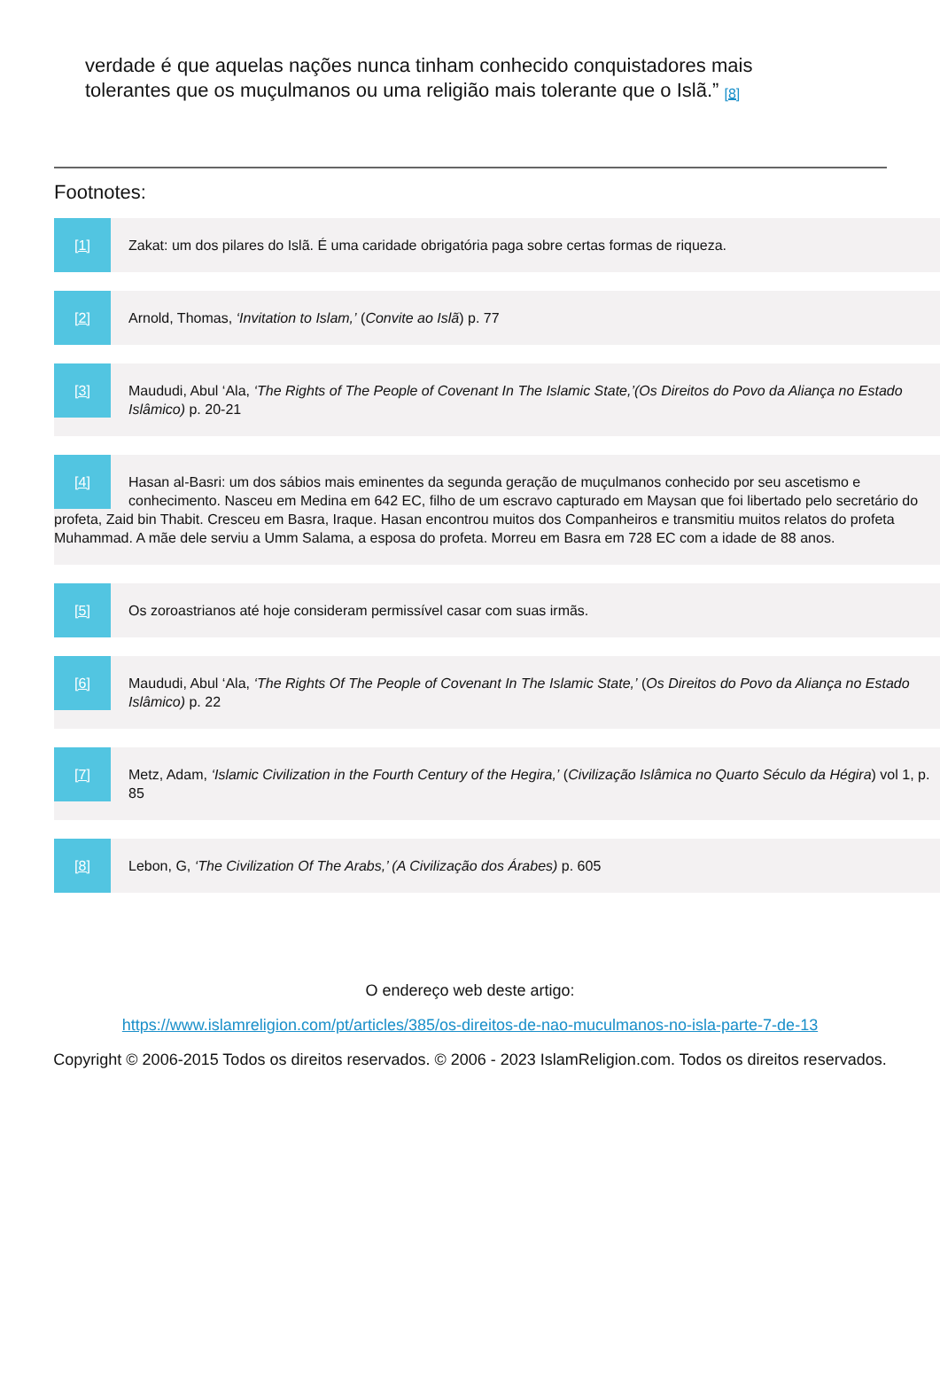verdade é que aquelas nações nunca tinham conhecido conquistadores mais tolerantes que os muçulmanos ou uma religião mais tolerante que o Islã.” <sup>[8]</sup>
Footnotes:
[1]
Zakat: um dos pilares do Islã. É uma caridade obrigatória paga sobre certas formas de riqueza.
[2]
Arnold, Thomas, ‘Invitation to Islam,’ (Convite ao Islã) p. 77
[3]
Maududi, Abul ‘Ala, ‘The Rights of The People of Covenant In The Islamic State,’(Os Direitos do Povo da Aliança no Estado Islâmico) p. 20-21
[4]
Hasan al-Basri: um dos sábios mais eminentes da segunda geração de muçulmanos conhecido por seu ascetismo e conhecimento. Nasceu em Medina em 642 EC, filho de um escravo capturado em Maysan que foi libertado pelo secretário do profeta, Zaid bin Thabit. Cresceu em Basra, Iraque. Hasan encontrou muitos dos Companheiros e transmitiu muitos relatos do profeta Muhammad. A mãe dele serviu a Umm Salama, a esposa do profeta. Morreu em Basra em 728 EC com a idade de 88 anos.
[5]
Os zoroastrianos até hoje consideram permissível casar com suas irmãs.
[6]
Maududi, Abul ‘Ala, ‘The Rights Of The People of Covenant In The Islamic State,’ (Os Direitos do Povo da Aliança no Estado Islâmico) p. 22
[7]
Metz, Adam, ‘Islamic Civilization in the Fourth Century of the Hegira,’ (Civilização Islâmica no Quarto Século da Hégira) vol 1, p. 85
[8]
Lebon, G, ‘The Civilization Of The Arabs,’ (A Civilização dos Árabes) p. 605
O endereço web deste artigo:
https://www.islamreligion.com/pt/articles/385/os-direitos-de-nao-muculmanos-no-isla-parte-7-de-13
Copyright © 2006-2015 Todos os direitos reservados. © 2006 - 2023 IslamReligion.com. Todos os direitos reservados.